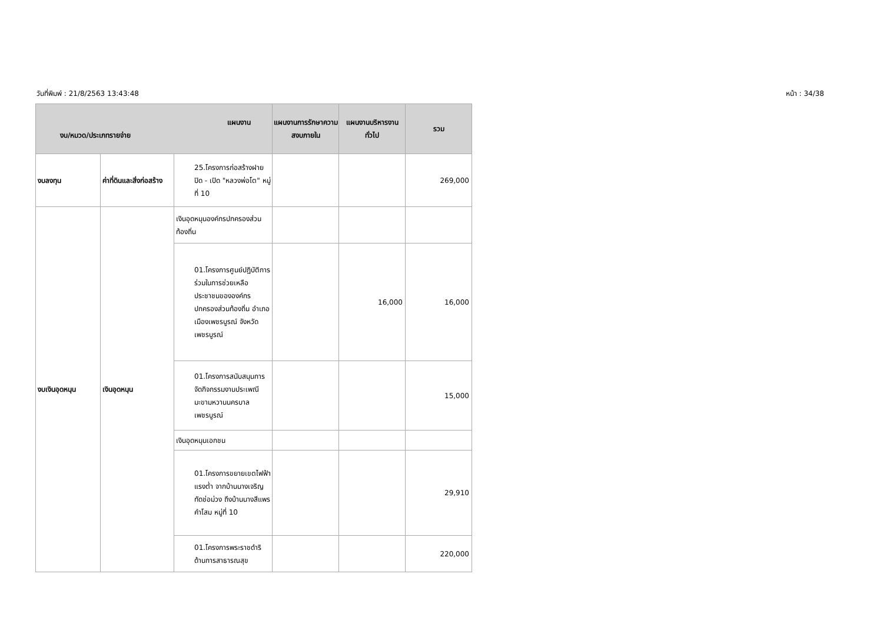วันที่พิมพ์ : 21/8/2563 13:43:48 หน้า : 34/38
| แผนงาน งบ/หมวด/ประเภทรายจ่าย | | | แผนงานการรักษาความสงบภายใน | แผนงานบริหารงานทั่วไป | รวม |
| --- | --- | --- | --- | --- | --- |
| งบลงทุน | ค่าที่ดินและสิ่งก่อสร้าง | 25.โครงการก่อสร้างฝาย ปิด - เปิด "หลวงพ่อโต" หมู่ที่ 10 | | | 269,000 |
| งบเงินอุดหนุน | เงินอุดหนุน | เงินอุดหนุนองค์กรปกครองส่วนท้องถิ่น | | | |
| | | 01.โครงการศูนย์ปฏิบัติการร่วมในการช่วยเหลือประชาชนขององค์กรปกครองส่วนท้องถิ่น อำเภอเมืองเพชรบูรณ์ จังหวัดเพชรบูรณ์ | | 16,000 | 16,000 |
| | | 01.โครงการสนับสนุนการจัดกิจกรรมงานประเพณีมะขามหวานนครบาลเพชรบูรณ์ | | | 15,000 |
| | | เงินอุดหนุนเอกชน | | | |
| | | 01.โครงการขยายเขตไฟฟ้าแรงต่ำ จากบ้านนางเจริญทัดช่อม่วง ถึงบ้านนางสีแพร คำโสม หมู่ที่ 10 | | | 29,910 |
| | | 01.โครงการพระราชดำริด้านการสาธารณสุข | | | 220,000 |